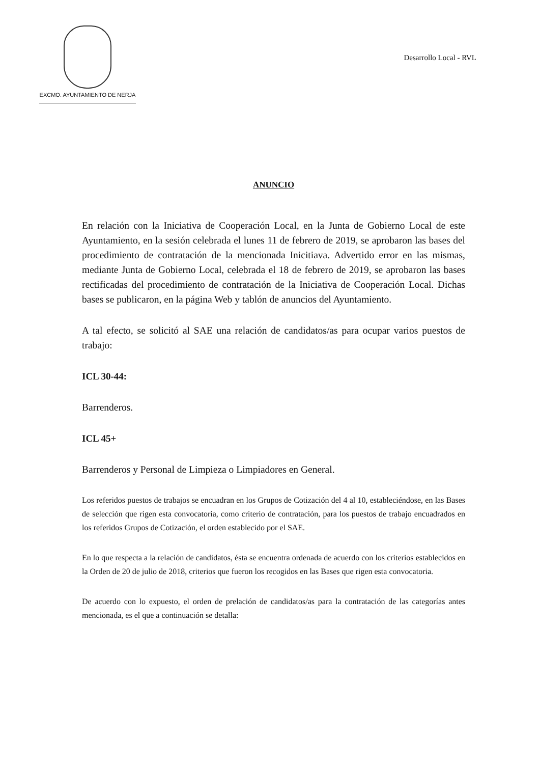EXCMO. AYUNTAMIENTO DE NERJA
Desarrollo Local - RVL
ANUNCIO
En relación con la Iniciativa de Cooperación Local, en la Junta de Gobierno Local de este Ayuntamiento, en la sesión celebrada el lunes 11 de febrero de 2019, se aprobaron las bases del procedimiento de contratación de la mencionada Inicitiava. Advertido error en las mismas, mediante Junta de Gobierno Local, celebrada el 18 de febrero de 2019, se aprobaron las bases rectificadas del procedimiento de contratación de la Iniciativa de Cooperación Local. Dichas bases se publicaron, en la página Web y tablón de anuncios del Ayuntamiento.
A tal efecto, se solicitó al SAE una relación de candidatos/as para ocupar varios puestos de trabajo:
ICL 30-44:
Barrenderos.
ICL 45+
Barrenderos y Personal de Limpieza o Limpiadores en General.
Los referidos puestos de trabajos se encuadran en los Grupos de Cotización del 4 al 10, estableciéndose, en las Bases de selección que rigen esta convocatoria, como criterio de contratación, para los puestos de trabajo encuadrados en los referidos Grupos de Cotización, el orden establecido por el SAE.
En lo que respecta a la relación de candidatos, ésta se encuentra ordenada de acuerdo con los criterios establecidos en la Orden de 20 de julio de 2018, criterios que fueron los recogidos en las Bases que rigen esta convocatoria.
De acuerdo con lo expuesto, el orden de prelación de candidatos/as para la contratación de las categorías antes mencionada, es el que a continuación se detalla: